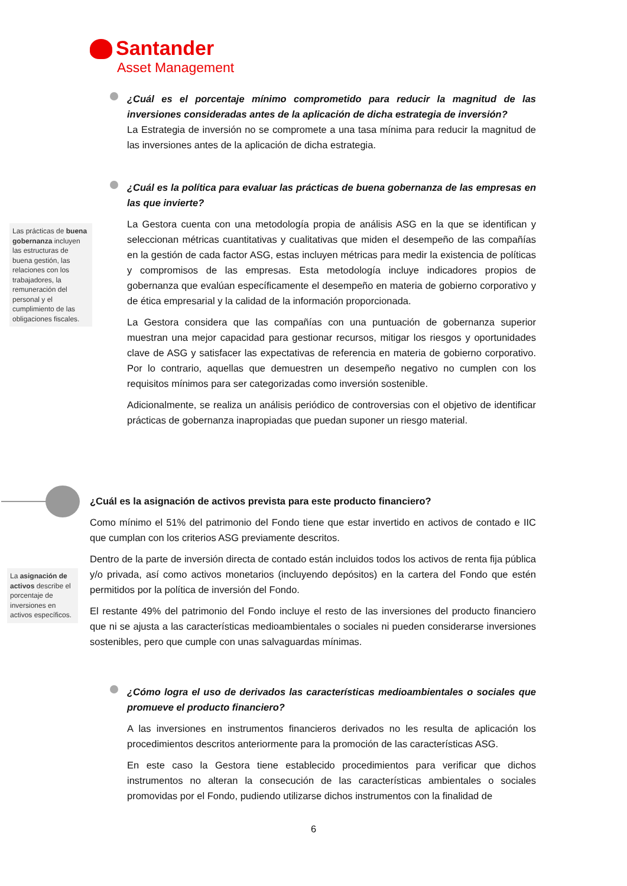Santander
Asset Management
¿Cuál es el porcentaje mínimo comprometido para reducir la magnitud de las inversiones consideradas antes de la aplicación de dicha estrategia de inversión?
La Estrategia de inversión no se compromete a una tasa mínima para reducir la magnitud de las inversiones antes de la aplicación de dicha estrategia.
¿Cuál es la política para evaluar las prácticas de buena gobernanza de las empresas en las que invierte?
La Gestora cuenta con una metodología propia de análisis ASG en la que se identifican y seleccionan métricas cuantitativas y cualitativas que miden el desempeño de las compañías en la gestión de cada factor ASG, estas incluyen métricas para medir la existencia de políticas y compromisos de las empresas. Esta metodología incluye indicadores propios de gobernanza que evalúan específicamente el desempeño en materia de gobierno corporativo y de ética empresarial y la calidad de la información proporcionada.
La Gestora considera que las compañías con una puntuación de gobernanza superior muestran una mejor capacidad para gestionar recursos, mitigar los riesgos y oportunidades clave de ASG y satisfacer las expectativas de referencia en materia de gobierno corporativo. Por lo contrario, aquellas que demuestren un desempeño negativo no cumplen con los requisitos mínimos para ser categorizadas como inversión sostenible.
Adicionalmente, se realiza un análisis periódico de controversias con el objetivo de identificar prácticas de gobernanza inapropiadas que puedan suponer un riesgo material.
Las prácticas de buena gobernanza incluyen las estructuras de buena gestión, las relaciones con los trabajadores, la remuneración del personal y el cumplimiento de las obligaciones fiscales.
¿Cuál es la asignación de activos prevista para este producto financiero?
Como mínimo el 51% del patrimonio del Fondo tiene que estar invertido en activos de contado e IIC que cumplan con los criterios ASG previamente descritos.
Dentro de la parte de inversión directa de contado están incluidos todos los activos de renta fija pública y/o privada, así como activos monetarios (incluyendo depósitos) en la cartera del Fondo que estén permitidos por la política de inversión del Fondo.
El restante 49% del patrimonio del Fondo incluye el resto de las inversiones del producto financiero que ni se ajusta a las características medioambientales o sociales ni pueden considerarse inversiones sostenibles, pero que cumple con unas salvaguardas mínimas.
La asignación de activos describe el porcentaje de inversiones en activos específicos.
¿Cómo logra el uso de derivados las características medioambientales o sociales que promueve el producto financiero?
A las inversiones en instrumentos financieros derivados no les resulta de aplicación los procedimientos descritos anteriormente para la promoción de las características ASG.
En este caso la Gestora tiene establecido procedimientos para verificar que dichos instrumentos no alteran la consecución de las características ambientales o sociales promovidas por el Fondo, pudiendo utilizarse dichos instrumentos con la finalidad de
6